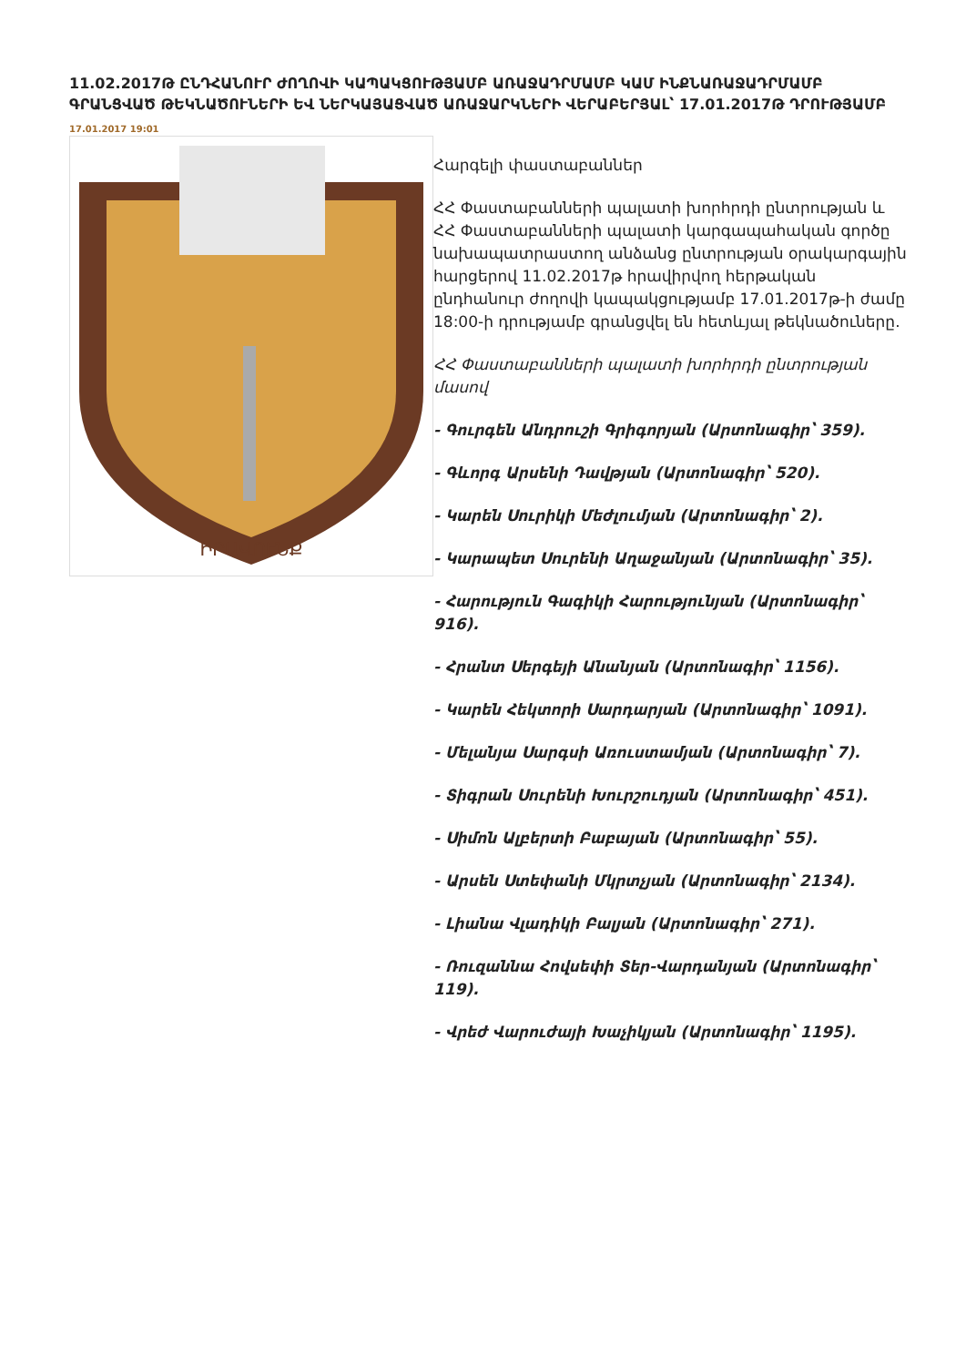11.02.2017Թ ԸՆԴՀԱՆՈՒՐ ԺՈՂՈՎԻ ԿԱՊԱԿՑՈՒԹՅԱՄԲ ԱՌԱՋԱԴՐՄԱՄԲ ԿԱՄ ԻՆՔՆԱՌԱՋԱԴՐՄԱՄԲ ԳՐԱՆՑՎԱԾ ԹԵԿՆԱԾՈՒՆԵՐԻ ԵՎ ՆԵՐԿԱՅԱՑՎԱԾ ԱՌԱՋԱՐԿՆԵՐԻ ՎԵՐԱԲԵՐՅԱԼ՝ 17.01.2017Թ ԴՐՈՒԹՅԱՄԲ
17.01.2017 19:01
ԻՐԱՎՈՒՆՔ
Հարգելի փաստաբաններ
ՀՀ Փաստաբանների պալատի խորհրդի ընտրության և ՀՀ Փաստաբանների պալատի կարգապահական գործը նախապատրաստող անձանց ընտրության օրակարգային հարցերով 11.02.2017թ հրավիրվող հերթական ընդհանուր ժողովի կապակցությամբ 17.01.2017թ-ի ժամը 18:00-ի դրությամբ գրանցվել են հետևյալ թեկնածուները.
ՀՀ Փաստաբանների պալատի խորհրդի ընտրության մասով
- Գուրգեն Անդրուշի Գրիգորյան (Արտոնագիր՝ 359).
- Գևորգ Արսենի Դավթյան (Արտոնագիր՝ 520).
- Կարեն Սուրիկի Մեժլումյան (Արտոնագիր՝ 2).
- Կարապետ Սուրենի Աղաջանյան (Արտոնագիր՝ 35).
- Հարություն Գագիկի Հարությունյան (Արտոնագիր՝ 916).
- Հրանտ Սերգեյի Անանյան (Արտոնագիր՝ 1156).
- Կարեն Հեկտորի Սարդարյան (Արտոնագիր՝ 1091).
- Մելանյա Սարգսի Առուստամյան (Արտոնագիր՝ 7).
- Տիգրան Սուրենի Խուրշուդյան (Արտոնագիր՝ 451).
- Սիմոն Ալբերտի Բաբայան (Արտոնագիր՝ 55).
- Արսեն Ստեփանի Մկրտչյան (Արտոնագիր՝ 2134).
- Լիանա Վլադիկի Բալյան (Արտոնագիր՝ 271).
- Ռուզաննա Հովսեփի Տեր-Վարդանյան (Արտոնագիր՝ 119).
- Վրեժ Վարուժայի Խաչիկյան (Արտոնագիր՝ 1195).